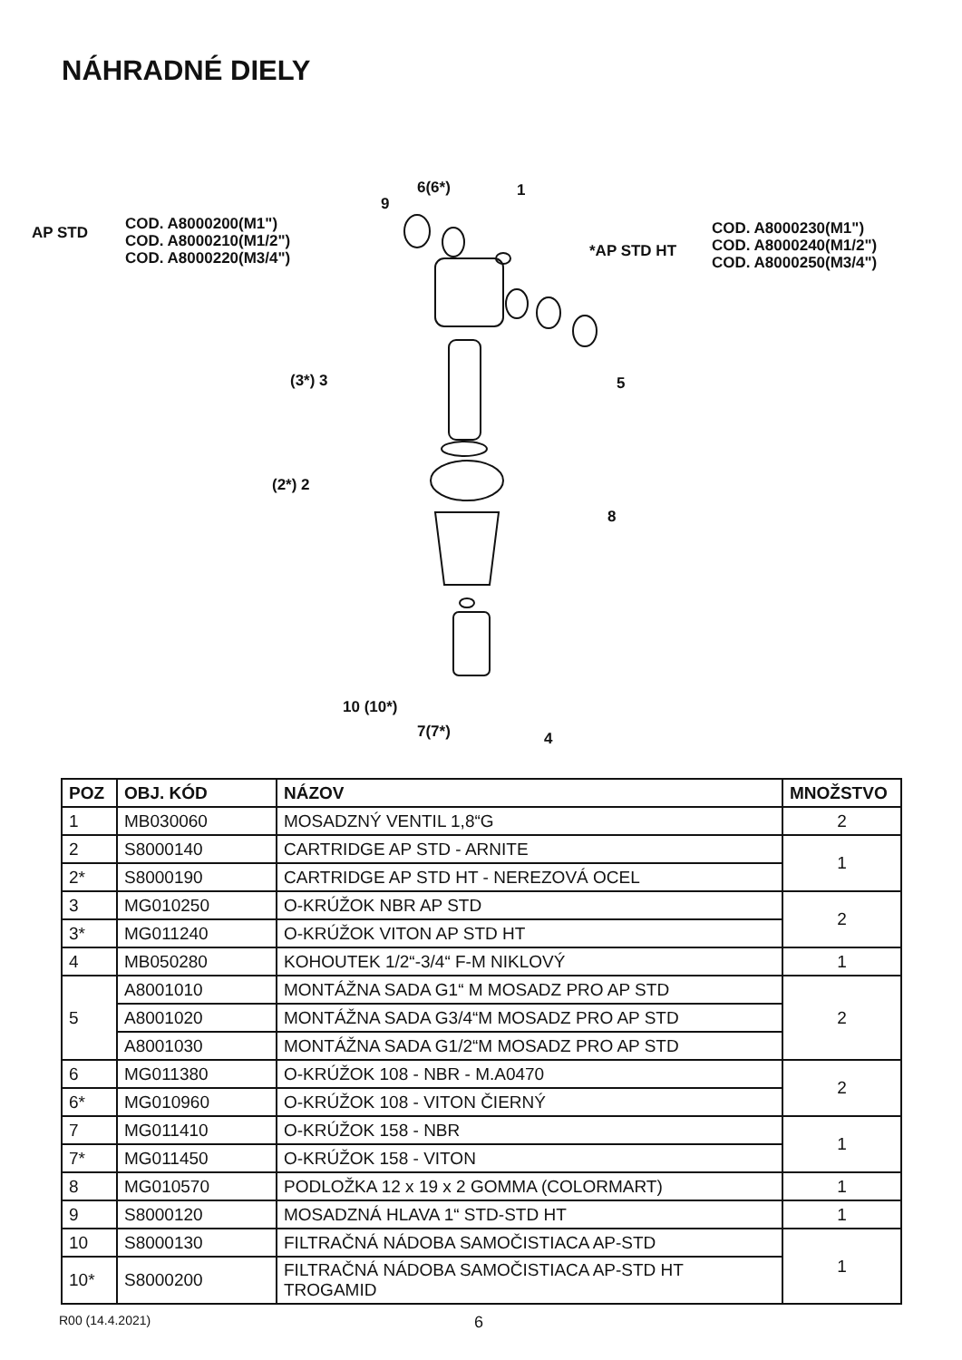NÁHRADNÉ DIELY
AP STD
COD. A8000200(M1")
COD. A8000210(M1/2")
COD. A8000220(M3/4")
*AP STD HT
COD. A8000230(M1")
COD. A8000240(M1/2")
COD. A8000250(M3/4")
9
6(6*) 1
(3*) 3 5
(2*) 2
8
10 (10*)
7(7*) 4
| POZ | OBJ. KÓD | NÁZOV | MNOŽSTVO |
| --- | --- | --- | --- |
| 1 | MB030060 | MOSADZNÝ VENTIL 1,8“G | 2 |
| 2 | S8000140 | CARTRIDGE AP STD - ARNITE | 1 |
| 2* | S8000190 | CARTRIDGE AP STD HT - NEREZOVÁ OCEL | |
| 3 | MG010250 | O-KRÚŽOK NBR AP STD | 2 |
| 3* | MG011240 | O-KRÚŽOK VITON AP STD HT | |
| 4 | MB050280 | KOHOUTEK 1/2“-3/4“ F-M NIKLOVÝ | 1 |
| 5 | A8001010 | MONTÁŽNA SADA G1“ M MOSADZ PRO AP STD | 2 |
| | A8001020 | MONTÁŽNA SADA G3/4“M MOSADZ PRO AP STD | |
| | A8001030 | MONTÁŽNA SADA G1/2“M MOSADZ PRO AP STD | |
| 6 | MG011380 | O-KRÚŽOK 108 - NBR - M.A0470 | 2 |
| 6* | MG010960 | O-KRÚŽOK 108 - VITON ČIERNÝ | |
| 7 | MG011410 | O-KRÚŽOK 158 - NBR | 1 |
| 7* | MG011450 | O-KRÚŽOK 158 - VITON | |
| 8 | MG010570 | PODLOŽKA 12 x 19 x 2 GOMMA (COLORMART) | 1 |
| 9 | S8000120 | MOSADZNÁ HLAVA 1“ STD-STD HT | 1 |
| 10 | S8000130 | FILTRAČNÁ NÁDOBA SAMOČISTIACA AP-STD | 1 |
| 10* | S8000200 | FILTRAČNÁ NÁDOBA SAMOČISTIACA AP-STD HT TROGAMID | |
R00 (14.4.2021) 6